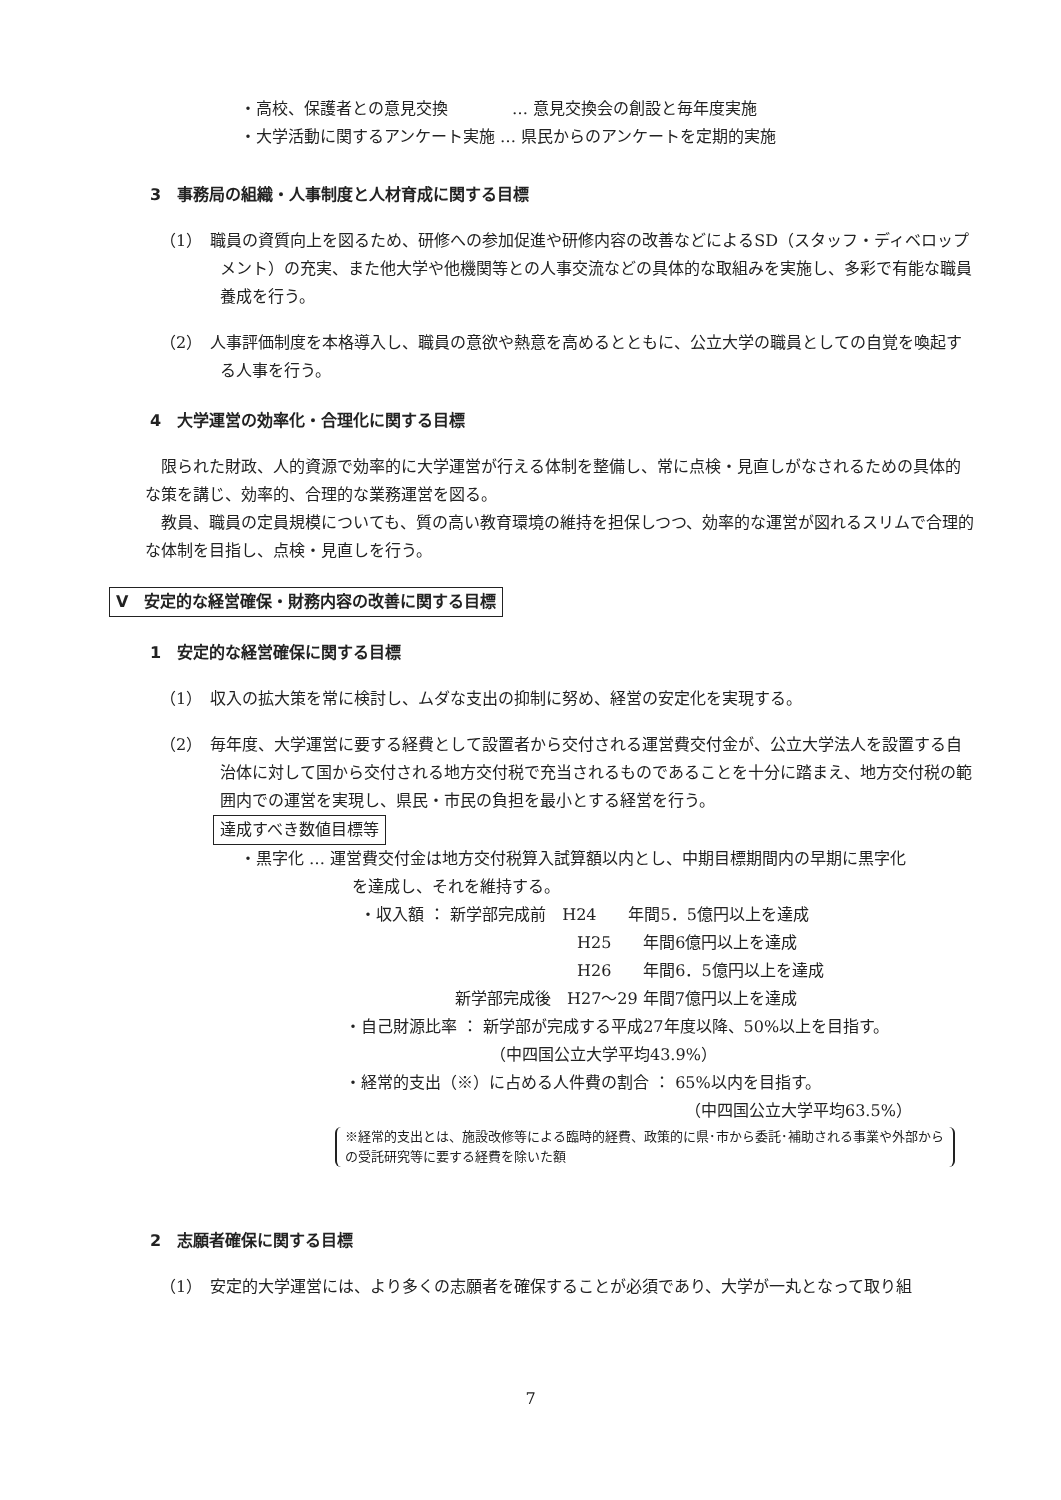・高校、保護者との意見交換　　　　… 意見交換会の創設と毎年度実施
・大学活動に関するアンケート実施 … 県民からのアンケートを定期的実施
3　事務局の組織・人事制度と人材育成に関する目標
（1）　職員の資質向上を図るため、研修への参加促進や研修内容の改善などによるSD（スタッフ・ディベロップメント）の充実、また他大学や他機関等との人事交流などの具体的な取組みを実施し、多彩で有能な職員養成を行う。
（2）　人事評価制度を本格導入し、職員の意欲や熱意を高めるとともに、公立大学の職員としての自覚を喚起する人事を行う。
4　大学運営の効率化・合理化に関する目標
限られた財政、人的資源で効率的に大学運営が行える体制を整備し、常に点検・見直しがなされるための具体的な策を講じ、効率的、合理的な業務運営を図る。
教員、職員の定員規模についても、質の高い教育環境の維持を担保しつつ、効率的な運営が図れるスリムで合理的な体制を目指し、点検・見直しを行う。
Ⅴ　安定的な経営確保・財務内容の改善に関する目標
1　安定的な経営確保に関する目標
（1）　収入の拡大策を常に検討し、ムダな支出の抑制に努め、経営の安定化を実現する。
（2）　毎年度、大学運営に要する経費として設置者から交付される運営費交付金が、公立大学法人を設置する自治体に対して国から交付される地方交付税で充当されるものであることを十分に踏まえ、地方交付税の範囲内での運営を実現し、県民・市民の負担を最小とする経営を行う。
達成すべき数値目標等
・黒字化 … 運営費交付金は地方交付税算入試算額以内とし、中期目標期間内の早期に黒字化
を達成し、それを維持する。
・収入額 ： 新学部完成前　H24　　年間5．5億円以上を達成
H25　　年間6億円以上を達成
H26　　年間6．5億円以上を達成
新学部完成後　H27～29 年間7億円以上を達成
・自己財源比率 ： 新学部が完成する平成27年度以降、50%以上を目指す。
（中四国公立大学平均43.9%）
・経常的支出（※）に占める人件費の割合 ： 65%以内を目指す。
（中四国公立大学平均63.5%）
※経常的支出とは、施設改修等による臨時的経費、政策的に県･市から委託･補助される事業や外部からの受託研究等に要する経費を除いた額
2　志願者確保に関する目標
（1）　安定的大学運営には、より多くの志願者を確保することが必須であり、大学が一丸となって取り組
7